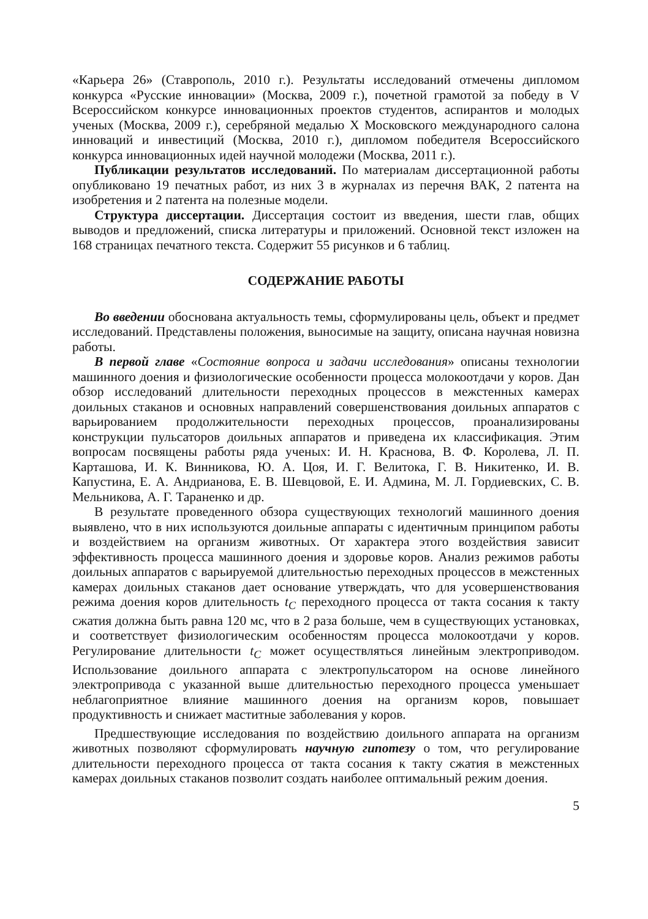«Карьера 26» (Ставрополь, 2010 г.). Результаты исследований отмечены дипломом конкурса «Русские инновации» (Москва, 2009 г.), почетной грамотой за победу в V Всероссийском конкурсе инновационных проектов студентов, аспирантов и молодых ученых (Москва, 2009 г.), серебряной медалью X Московского международного салона инноваций и инвестиций (Москва, 2010 г.), дипломом победителя Всероссийского конкурса инновационных идей научной молодежи (Москва, 2011 г.).
Публикации результатов исследований. По материалам диссертационной работы опубликовано 19 печатных работ, из них 3 в журналах из перечня ВАК, 2 патента на изобретения и 2 патента на полезные модели.
Структура диссертации. Диссертация состоит из введения, шести глав, общих выводов и предложений, списка литературы и приложений. Основной текст изложен на 168 страницах печатного текста. Содержит 55 рисунков и 6 таблиц.
СОДЕРЖАНИЕ РАБОТЫ
Во введении обоснована актуальность темы, сформулированы цель, объект и предмет исследований. Представлены положения, выносимые на защиту, описана научная новизна работы.
В первой главе «Состояние вопроса и задачи исследования» описаны технологии машинного доения и физиологические особенности процесса молокоотдачи у коров. Дан обзор исследований длительности переходных процессов в межстенных камерах доильных стаканов и основных направлений совершенствования доильных аппаратов с варьированием продолжительности переходных процессов, проанализированы конструкции пульсаторов доильных аппаратов и приведена их классификация. Этим вопросам посвящены работы ряда ученых: И. Н. Краснова, В. Ф. Королева, Л. П. Карташова, И. К. Винникова, Ю. А. Цоя, И. Г. Велитока, Г. В. Никитенко, И. В. Капустина, Е. А. Андрианова, Е. В. Шевцовой, Е. И. Админа, М. Л. Гордиевских, С. В. Мельникова, А. Г. Тараненко и др.
В результате проведенного обзора существующих технологий машинного доения выявлено, что в них используются доильные аппараты с идентичным принципом работы и воздействием на организм животных. От характера этого воздействия зависит эффективность процесса машинного доения и здоровье коров. Анализ режимов работы доильных аппаратов с варьируемой длительностью переходных процессов в межстенных камерах доильных стаканов дает основание утверждать, что для усовершенствования режима доения коров длительность t<sub>C</sub> переходного процесса от такта сосания к такту сжатия должна быть равна 120 мс, что в 2 раза больше, чем в существующих установках, и соответствует физиологическим особенностям процесса молокоотдачи у коров. Регулирование длительности t<sub>C</sub> может осуществляться линейным электроприводом. Использование доильного аппарата с электропульсатором на основе линейного электропривода с указанной выше длительностью переходного процесса уменьшает неблагоприятное влияние машинного доения на организм коров, повышает продуктивность и снижает маститные заболевания у коров.
Предшествующие исследования по воздействию доильного аппарата на организм животных позволяют сформулировать научную гипотезу о том, что регулирование длительности переходного процесса от такта сосания к такту сжатия в межстенных камерах доильных стаканов позволит создать наиболее оптимальный режим доения.
5